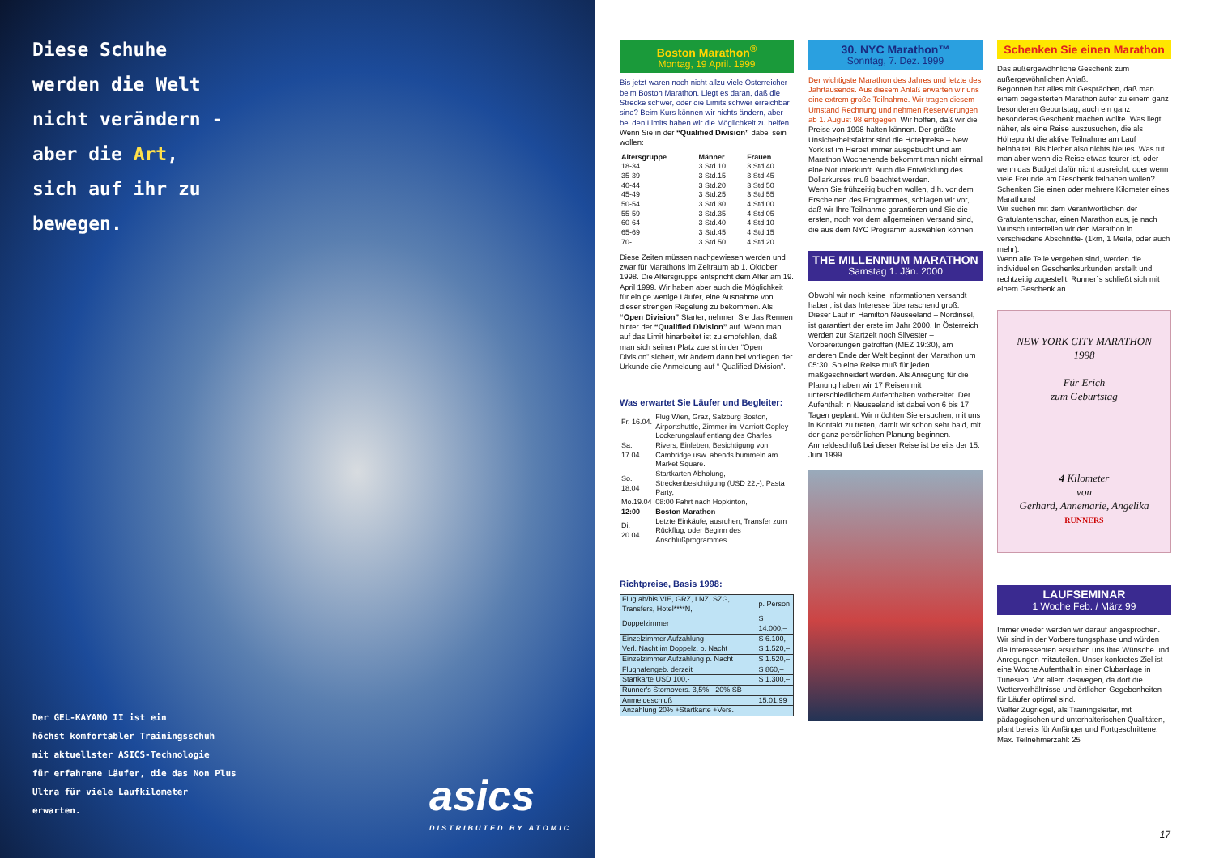Diese Schuhe
werden die Welt
nicht verändern -
aber die Art,
sich auf ihr zu
bewegen.
Der GEL-KAYANO II ist ein
höchst komfortabler Trainingsschuh
mit aktuellster ASICS-Technologie
für erfahrene Läufer, die das Non Plus
Ultra für viele Laufkilometer
erwarten.
asics
DISTRIBUTED BY ATOMIC
Boston Marathon<sup>®</sup>
Montag, 19 April. 1999
Bis jetzt waren noch nicht allzu viele Österreicher beim Boston Marathon. Liegt es daran, daß die Strecke schwer, oder die Limits schwer erreichbar sind? Beim Kurs können wir nichts ändern, aber bei den Limits haben wir die Möglichkeit zu helfen. Wenn Sie in der “Qualified Division” dabei sein wollen:
| Altersgruppe | Männer | Frauen |
| --- | --- | --- |
| 18-34 | 3 Std.10 | 3 Std.40 |
| 35-39 | 3 Std.15 | 3 Std.45 |
| 40-44 | 3 Std.20 | 3 Std.50 |
| 45-49 | 3 Std.25 | 3 Std.55 |
| 50-54 | 3 Std.30 | 4 Std.00 |
| 55-59 | 3 Std.35 | 4 Std.05 |
| 60-64 | 3 Std.40 | 4 Std.10 |
| 65-69 | 3 Std.45 | 4 Std.15 |
| 70- | 3 Std.50 | 4 Std.20 |
Diese Zeiten müssen nachgewiesen werden und zwar für Marathons im Zeitraum ab 1. Oktober 1998. Die Altersgruppe entspricht dem Alter am 19. April 1999. Wir haben aber auch die Möglichkeit für einige wenige Läufer, eine Ausnahme von dieser strengen Regelung zu bekommen. Als “Open Division” Starter, nehmen Sie das Rennen hinter der “Qualified Division” auf. Wenn man auf das Limit hinarbeitet ist zu empfehlen, daß man sich seinen Platz zuerst in der “Open Division” sichert, wir ändern dann bei vorliegen der Urkunde die Anmeldung auf “ Qualified Division”.
Was erwartet Sie Läufer und Begleiter:
| Fr. 16.04. | Flug Wien, Graz, Salzburg Boston, Airportshuttle, Zimmer im Marriott Copley |
| Sa. 17.04. | Lockerungslauf entlang des Charles Rivers, Einleben, Besichtigung von Cambridge usw. abends bummeln am Market Square. |
| So. 18.04 | Startkarten Abholung, Streckenbesichtigung (USD 22,-), Pasta Party, |
| Mo.19.04 | 08:00 Fahrt nach Hopkinton, |
| 12:00 | Boston Marathon |
| Di. 20.04. | Letzte Einkäufe, ausruhen, Transfer zum Rückflug, oder Beginn des Anschlußprogrammes. |
Richtpreise, Basis 1998:
| Flug ab/bis VIE, GRZ, LNZ, SZG, Transfers, Hotel****N, | p. Person |
| Doppelzimmer | S 14.000,– |
| Einzelzimmer Aufzahlung | S 6.100,– |
| Verl. Nacht im Doppelz. p. Nacht | S 1.520,– |
| Einzelzimmer Aufzahlung p. Nacht | S 1.520,– |
| Flughafengeb. derzeit | S 860,– |
| Startkarte USD 100,- | S 1.300,– |
| Runner's Stornovers. 3,5% - 20% SB | |
| Anmeldeschluß | 15.01.99 |
| Anzahlung 20% +Startkarte +Vers. | |
30. NYC Marathon™
Sonntag, 7. Dez. 1999
Der wichtigste Marathon des Jahres und letzte des Jahrtausends. Aus diesem Anlaß erwarten wir uns eine extrem große Teilnahme. Wir tragen diesem Umstand Rechnung und nehmen Reservierungen ab 1. August 98 entgegen. Wir hoffen, daß wir die Preise von 1998 halten können. Der größte Unsicherheitsfaktor sind die Hotelpreise – New York ist im Herbst immer ausgebucht und am Marathon Wochenende bekommt man nicht einmal eine Notunterkunft. Auch die Entwicklung des Dollarkurses muß beachtet werden.
Wenn Sie frühzeitig buchen wollen, d.h. vor dem Erscheinen des Programmes, schlagen wir vor, daß wir Ihre Teilnahme garantieren und Sie die ersten, noch vor dem allgemeinen Versand sind, die aus dem NYC Programm auswählen können.
THE MILLENNIUM MARATHON
Samstag 1. Jän. 2000
Obwohl wir noch keine Informationen versandt haben, ist das Interesse überraschend groß. Dieser Lauf in Hamilton Neuseeland – Nordinsel, ist garantiert der erste im Jahr 2000. In Österreich werden zur Startzeit noch Silvester – Vorbereitungen getroffen (MEZ 19:30), am anderen Ende der Welt beginnt der Marathon um 05:30. So eine Reise muß für jeden maßgeschneidert werden. Als Anregung für die Planung haben wir 17 Reisen mit unterschiedlichem Aufenthalten vorbereitet. Der Aufenthalt in Neuseeland ist dabei von 6 bis 17 Tagen geplant. Wir möchten Sie ersuchen, mit uns in Kontakt zu treten, damit wir schon sehr bald, mit der ganz persönlichen Planung beginnen.
Anmeldeschluß bei dieser Reise ist bereits der 15. Juni 1999.
Schenken Sie einen Marathon
Das außergewöhnliche Geschenk zum außergewöhnlichen Anlaß.
Begonnen hat alles mit Gesprächen, daß man einem begeisterten Marathonläufer zu einem ganz besonderen Geburtstag, auch ein ganz besonderes Geschenk machen wollte. Was liegt näher, als eine Reise auszusuchen, die als Höhepunkt die aktive Teilnahme am Lauf beinhaltet. Bis hierher also nichts Neues. Was tut man aber wenn die Reise etwas teurer ist, oder wenn das Budget dafür nicht ausreicht, oder wenn viele Freunde am Geschenk teilhaben wollen? Schenken Sie einen oder mehrere Kilometer eines Marathons!
Wir suchen mit dem Verantwortlichen der Gratulantenschar, einen Marathon aus, je nach Wunsch unterteilen wir den Marathon in verschiedene Abschnitte- (1km, 1 Meile, oder auch mehr).
Wenn alle Teile vergeben sind, werden die individuellen Geschenksurkunden erstellt und rechtzeitig zugestellt. Runner`s schließt sich mit einem Geschenk an.
NEW YORK CITY MARATHON
1998
Für Erich
zum Geburtstag
4 Kilometer
von
Gerhard, Annemarie, Angelika
RUNNERS
LAUFSEMINAR
1 Woche Feb. / März 99
Immer wieder werden wir darauf angesprochen. Wir sind in der Vorbereitungsphase und würden die Interessenten ersuchen uns Ihre Wünsche und Anregungen mitzuteilen. Unser konkretes Ziel ist eine Woche Aufenthalt in einer Clubanlage in Tunesien. Vor allem deswegen, da dort die Wetterverhältnisse und örtlichen Gegebenheiten für Läufer optimal sind.
Walter Zugriegel, als Trainingsleiter, mit pädagogischen und unterhalterischen Qualitäten, plant bereits für Anfänger und Fortgeschrittene.
Max. Teilnehmerzahl: 25
17